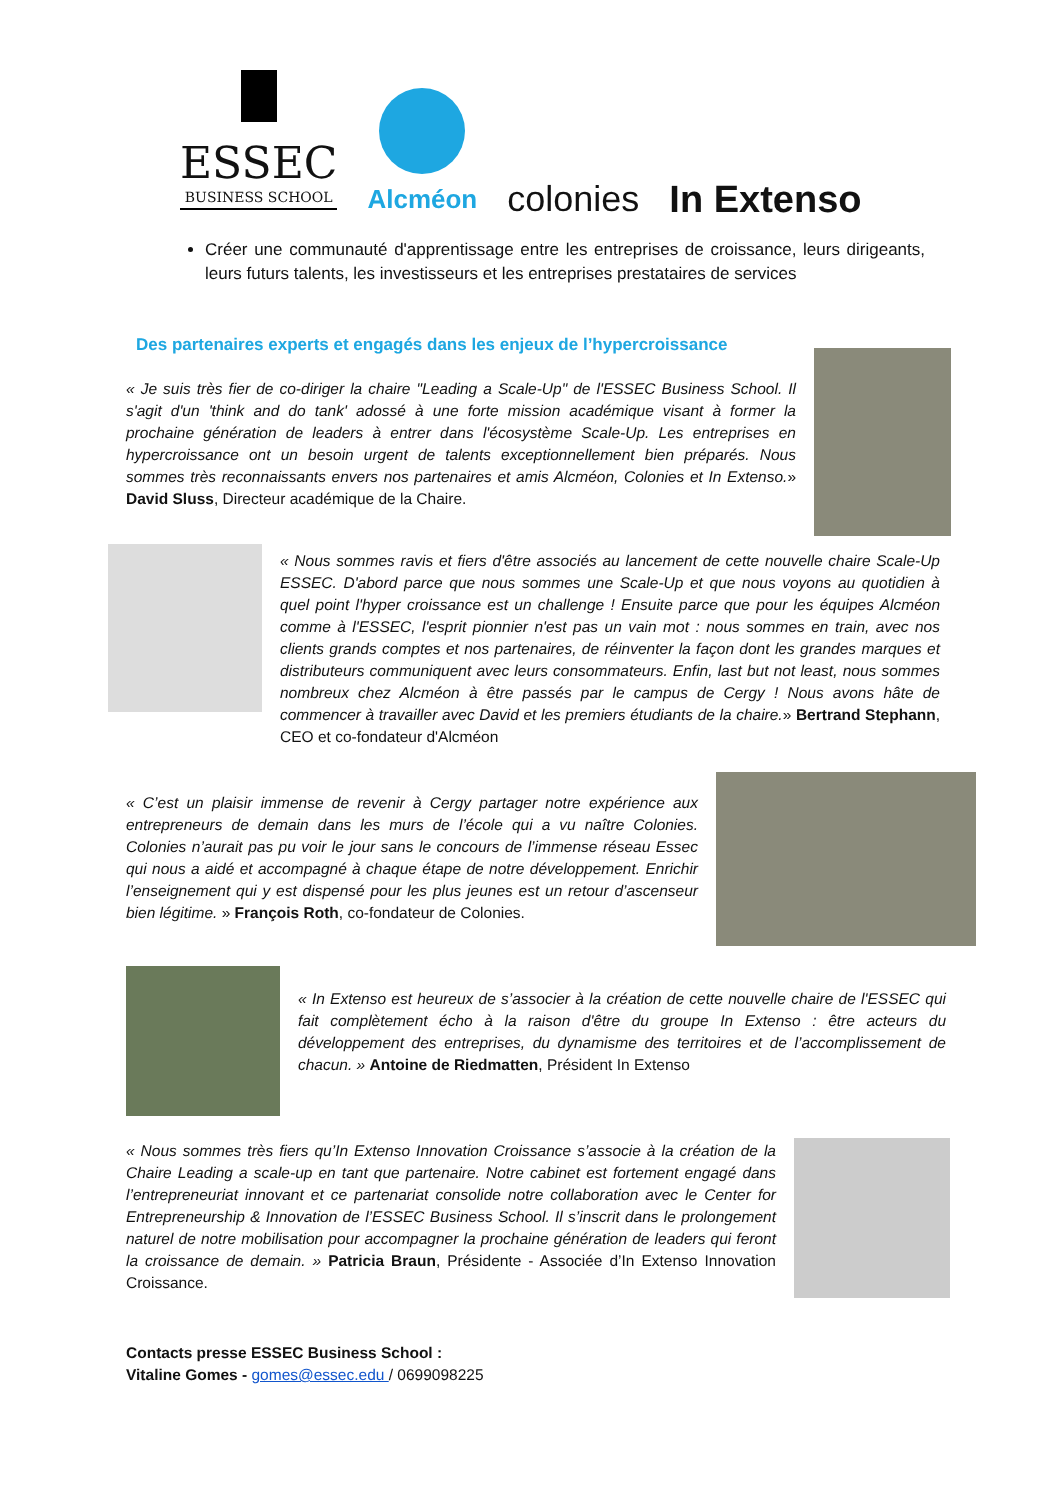ESSEC
BUSINESS SCHOOL
Alcméon
colonies
In Extenso
Créer une communauté d'apprentissage entre les entreprises de croissance, leurs dirigeants, leurs futurs talents, les investisseurs et les entreprises prestataires de services
Des partenaires experts et engagés dans les enjeux de l’hypercroissance
« Je suis très fier de co-diriger la chaire "Leading a Scale-Up" de l'ESSEC Business School. Il s'agit d'un 'think and do tank' adossé à une forte mission académique visant à former la prochaine génération de leaders à entrer dans l'écosystème Scale-Up. Les entreprises en hypercroissance ont un besoin urgent de talents exceptionnellement bien préparés. Nous sommes très reconnaissants envers nos partenaires et amis Alcméon, Colonies et In Extenso.» David Sluss, Directeur académique de la Chaire.
« Nous sommes ravis et fiers d'être associés au lancement de cette nouvelle chaire Scale-Up ESSEC. D'abord parce que nous sommes une Scale-Up et que nous voyons au quotidien à quel point l'hyper croissance est un challenge ! Ensuite parce que pour les équipes Alcméon comme à l'ESSEC, l'esprit pionnier n'est pas un vain mot : nous sommes en train, avec nos clients grands comptes et nos partenaires, de réinventer la façon dont les grandes marques et distributeurs communiquent avec leurs consommateurs. Enfin, last but not least, nous sommes nombreux chez Alcméon à être passés par le campus de Cergy ! Nous avons hâte de commencer à travailler avec David et les premiers étudiants de la chaire.» Bertrand Stephann, CEO et co-fondateur d'Alcméon
« C’est un plaisir immense de revenir à Cergy partager notre expérience aux entrepreneurs de demain dans les murs de l’école qui a vu naître Colonies. Colonies n’aurait pas pu voir le jour sans le concours de l’immense réseau Essec qui nous a aidé et accompagné à chaque étape de notre développement. Enrichir l’enseignement qui y est dispensé pour les plus jeunes est un retour d’ascenseur bien légitime. » François Roth, co-fondateur de Colonies.
« In Extenso est heureux de s’associer à la création de cette nouvelle chaire de l'ESSEC qui fait complètement écho à la raison d'être du groupe In Extenso : être acteurs du développement des entreprises, du dynamisme des territoires et de l’accomplissement de chacun. » Antoine de Riedmatten, Président In Extenso
« Nous sommes très fiers qu’In Extenso Innovation Croissance s’associe à la création de la Chaire Leading a scale-up en tant que partenaire. Notre cabinet est fortement engagé dans l’entrepreneuriat innovant et ce partenariat consolide notre collaboration avec le Center for Entrepreneurship & Innovation de l’ESSEC Business School. Il s’inscrit dans le prolongement naturel de notre mobilisation pour accompagner la prochaine génération de leaders qui feront la croissance de demain. » Patricia Braun, Présidente - Associée d’In Extenso Innovation Croissance.
Contacts presse ESSEC Business School :
Vitaline Gomes - gomes@essec.edu / 0699098225